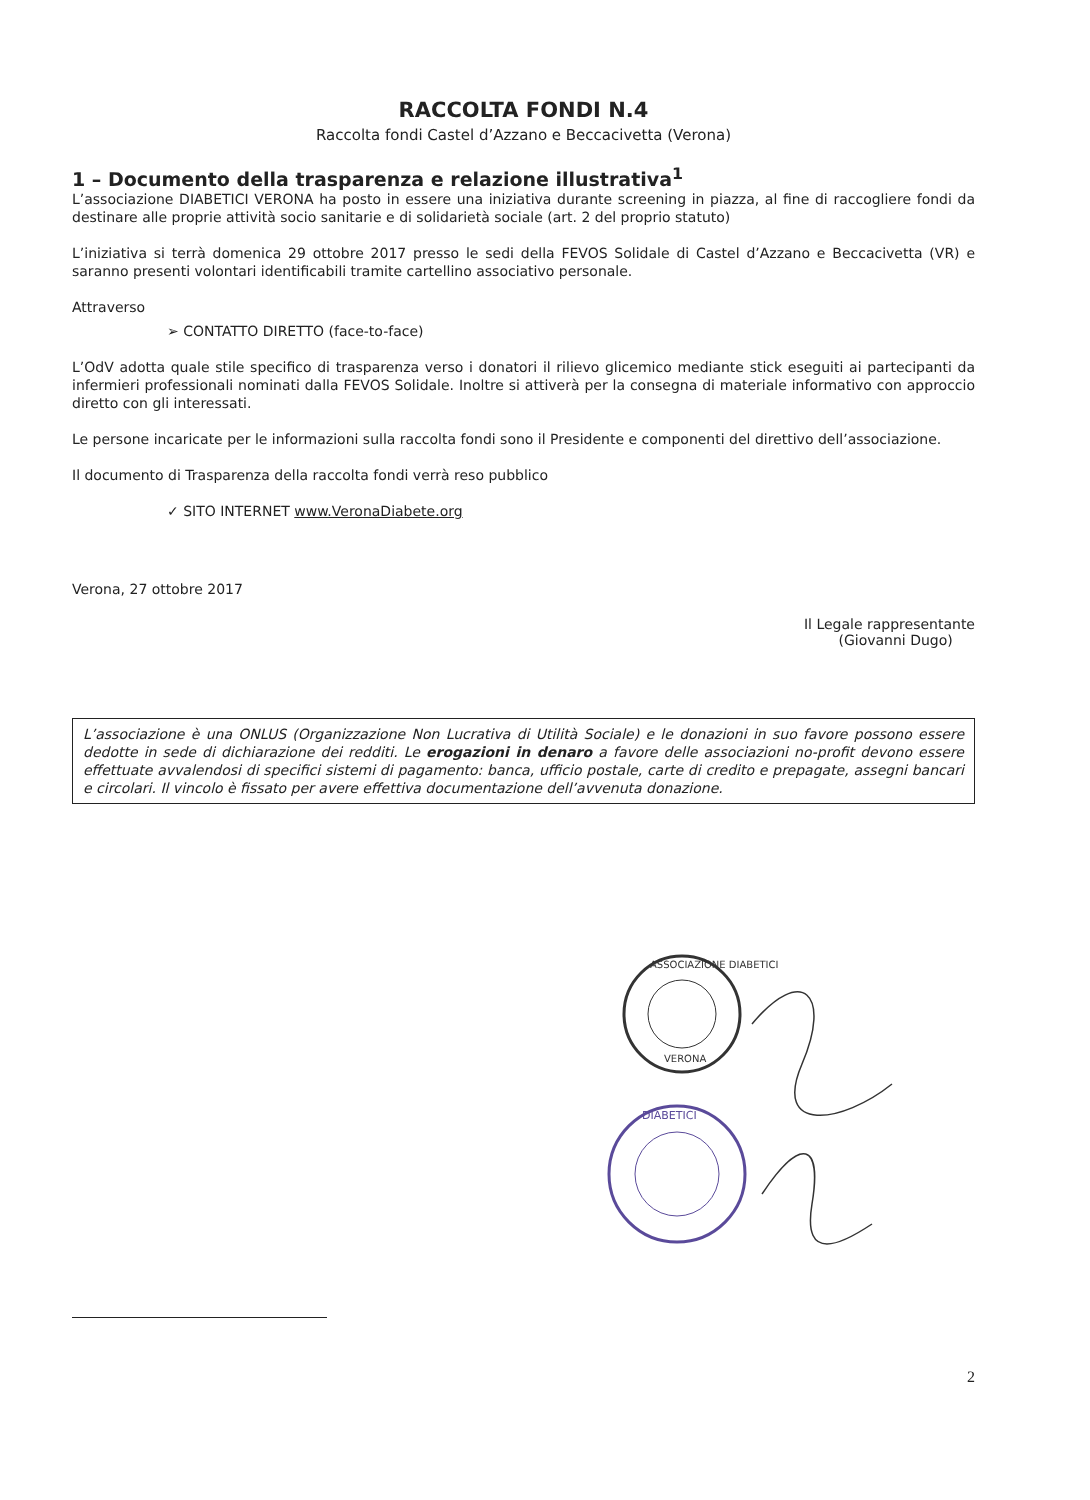RACCOLTA FONDI N.4
Raccolta fondi Castel d’Azzano e Beccacivetta (Verona)
1 – Documento della trasparenza e relazione illustrativa<sup>1</sup>
L’associazione DIABETICI VERONA ha posto in essere una iniziativa durante screening in piazza, al fine di raccogliere fondi da destinare alle proprie attività socio sanitarie e di solidarietà sociale (art. 2 del proprio statuto)
L’iniziativa si terrà domenica 29 ottobre 2017 presso le sedi della FEVOS Solidale di Castel d’Azzano e Beccacivetta (VR) e saranno presenti volontari identificabili tramite cartellino associativo personale.
Attraverso
➢ CONTATTO DIRETTO (face-to-face)
L’OdV adotta quale stile specifico di trasparenza verso i donatori il rilievo glicemico mediante stick eseguiti ai partecipanti da infermieri professionali nominati dalla FEVOS Solidale. Inoltre si attiverà per la consegna di materiale informativo con approccio diretto con gli interessati.
Le persone incaricate per le informazioni sulla raccolta fondi sono il Presidente e componenti del direttivo dell’associazione.
Il documento di Trasparenza della raccolta fondi verrà reso pubblico
✓ SITO INTERNET www.VeronaDiabete.org
Verona, 27 ottobre 2017
Il Legale rappresentante
(Giovanni Dugo)
L’associazione è una ONLUS (Organizzazione Non Lucrativa di Utilità Sociale) e le donazioni in suo favore possono essere dedotte in sede di dichiarazione dei redditi. Le erogazioni in denaro a favore delle associazioni no-profit devono essere effettuate avvalendosi di specifici sistemi di pagamento: banca, ufficio postale, carte di credito e prepagate, assegni bancari e circolari. Il vincolo è fissato per avere effettiva documentazione dell’avvenuta donazione.
ASSOCIAZIONE DIABETICI
VERONA
DIABETICI
2